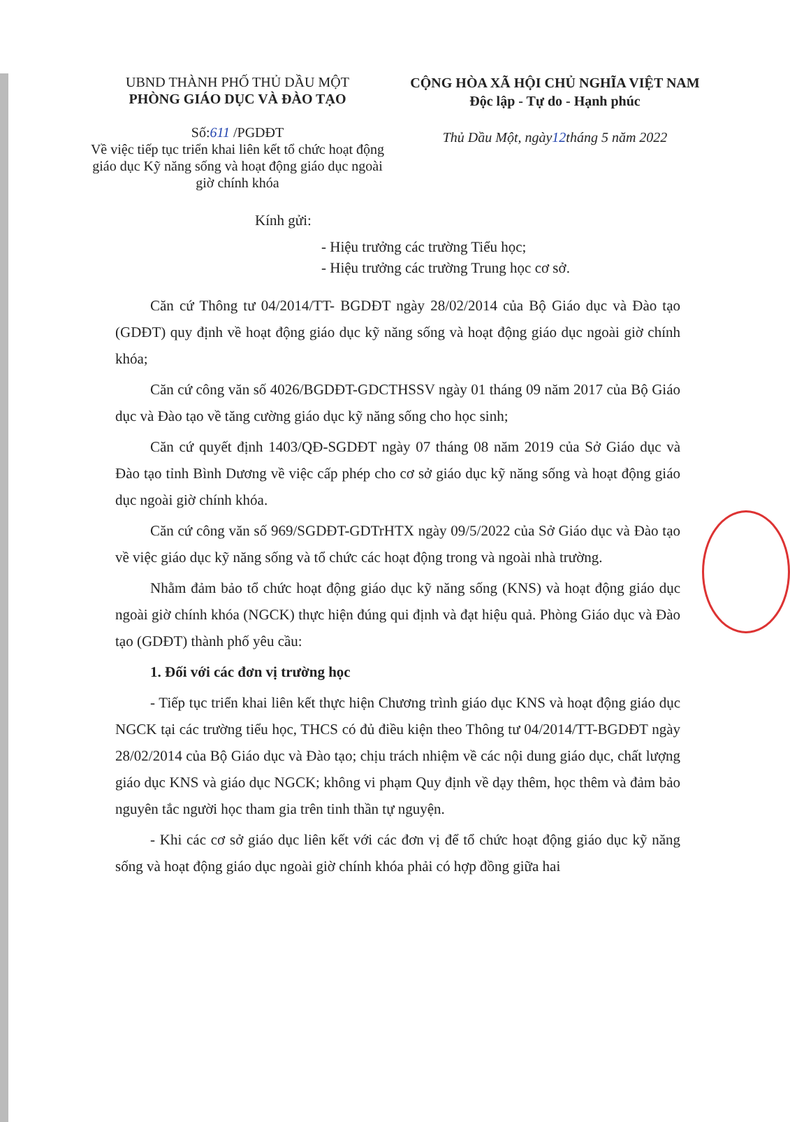UBND THÀNH PHỐ THỦ DẦU MỘT
PHÒNG GIÁO DỤC VÀ ĐÀO TẠO
Số:611 /PGDĐT
Về việc tiếp tục triển khai liên kết tổ chức hoạt động giáo dục Kỹ năng sống và hoạt động giáo dục ngoài giờ chính khóa
CỘNG HÒA XÃ HỘI CHỦ NGHĨA VIỆT NAM
Độc lập - Tự do - Hạnh phúc
Thủ Dầu Một, ngày12tháng 5 năm 2022
Kính gửi:
- Hiệu trưởng các trường Tiểu học;
- Hiệu trưởng các trường Trung học cơ sở.
Căn cứ Thông tư 04/2014/TT- BGDĐT ngày 28/02/2014 của Bộ Giáo dục và Đào tạo (GDĐT) quy định về hoạt động giáo dục kỹ năng sống và hoạt động giáo dục ngoài giờ chính khóa;
Căn cứ công văn số 4026/BGDĐT-GDCTHSSV ngày 01 tháng 09 năm 2017 của Bộ Giáo dục và Đào tạo về tăng cường giáo dục kỹ năng sống cho học sinh;
Căn cứ quyết định 1403/QĐ-SGDĐT ngày 07 tháng 08 năm 2019 của Sở Giáo dục và Đào tạo tỉnh Bình Dương về việc cấp phép cho cơ sở giáo dục kỹ năng sống và hoạt động giáo dục ngoài giờ chính khóa.
Căn cứ công văn số 969/SGDĐT-GDTrHTX ngày 09/5/2022 của Sở Giáo dục và Đào tạo về việc giáo dục kỹ năng sống và tổ chức các hoạt động trong và ngoài nhà trường.
Nhằm đảm bảo tổ chức hoạt động giáo dục kỹ năng sống (KNS) và hoạt động giáo dục ngoài giờ chính khóa (NGCK) thực hiện đúng qui định và đạt hiệu quả. Phòng Giáo dục và Đào tạo (GDĐT) thành phố yêu cầu:
1. Đối với các đơn vị trường học
- Tiếp tục triển khai liên kết thực hiện Chương trình giáo dục KNS và hoạt động giáo dục NGCK tại các trường tiểu học, THCS có đủ điều kiện theo Thông tư 04/2014/TT-BGDĐT ngày 28/02/2014 của Bộ Giáo dục và Đào tạo; chịu trách nhiệm về các nội dung giáo dục, chất lượng giáo dục KNS và giáo dục NGCK; không vi phạm Quy định về dạy thêm, học thêm và đảm bảo nguyên tắc người học tham gia trên tinh thần tự nguyện.
- Khi các cơ sở giáo dục liên kết với các đơn vị để tổ chức hoạt động giáo dục kỹ năng sống và hoạt động giáo dục ngoài giờ chính khóa phải có hợp đồng giữa hai